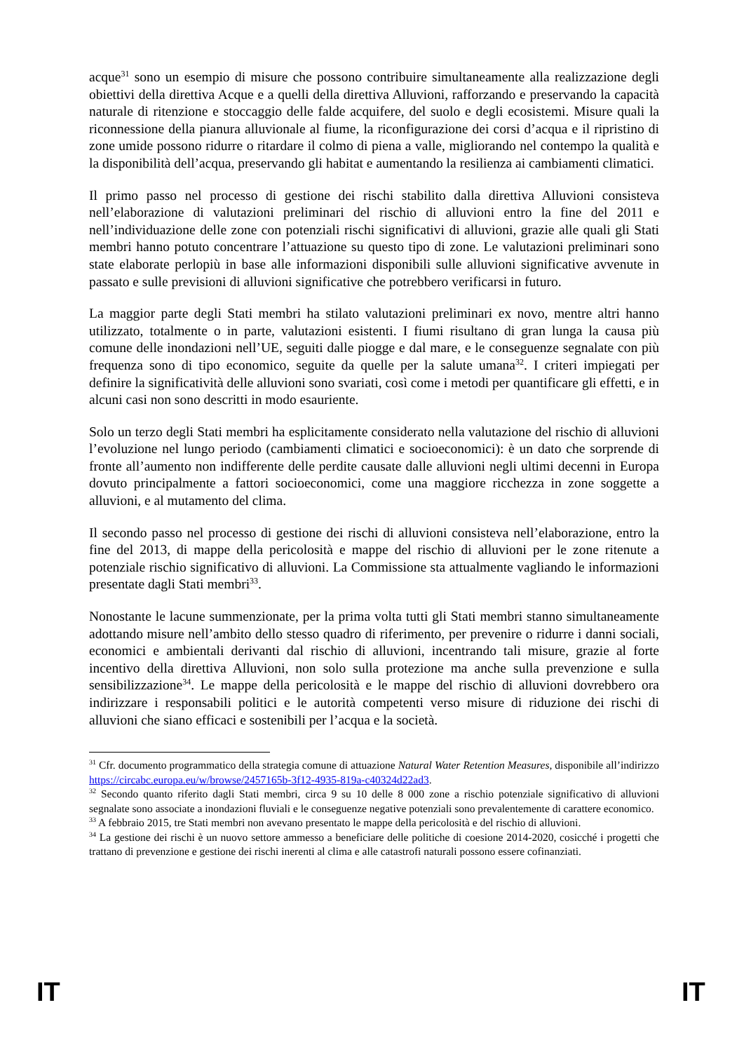acque<sup>31</sup> sono un esempio di misure che possono contribuire simultaneamente alla realizzazione degli obiettivi della direttiva Acque e a quelli della direttiva Alluvioni, rafforzando e preservando la capacità naturale di ritenzione e stoccaggio delle falde acquifere, del suolo e degli ecosistemi. Misure quali la riconnessione della pianura alluvionale al fiume, la riconfigurazione dei corsi d’acqua e il ripristino di zone umide possono ridurre o ritardare il colmo di piena a valle, migliorando nel contempo la qualità e la disponibilità dell’acqua, preservando gli habitat e aumentando la resilienza ai cambiamenti climatici.
Il primo passo nel processo di gestione dei rischi stabilito dalla direttiva Alluvioni consisteva nell’elaborazione di valutazioni preliminari del rischio di alluvioni entro la fine del 2011 e nell’individuazione delle zone con potenziali rischi significativi di alluvioni, grazie alle quali gli Stati membri hanno potuto concentrare l’attuazione su questo tipo di zone. Le valutazioni preliminari sono state elaborate perlopiù in base alle informazioni disponibili sulle alluvioni significative avvenute in passato e sulle previsioni di alluvioni significative che potrebbero verificarsi in futuro.
La maggior parte degli Stati membri ha stilato valutazioni preliminari ex novo, mentre altri hanno utilizzato, totalmente o in parte, valutazioni esistenti. I fiumi risultano di gran lunga la causa più comune delle inondazioni nell’UE, seguiti dalle piogge e dal mare, e le conseguenze segnalate con più frequenza sono di tipo economico, seguite da quelle per la salute umana<sup>32</sup>. I criteri impiegati per definire la significatività delle alluvioni sono svariati, così come i metodi per quantificare gli effetti, e in alcuni casi non sono descritti in modo esauriente.
Solo un terzo degli Stati membri ha esplicitamente considerato nella valutazione del rischio di alluvioni l’evoluzione nel lungo periodo (cambiamenti climatici e socioeconomici): è un dato che sorprende di fronte all’aumento non indifferente delle perdite causate dalle alluvioni negli ultimi decenni in Europa dovuto principalmente a fattori socioeconomici, come una maggiore ricchezza in zone soggette a alluvioni, e al mutamento del clima.
Il secondo passo nel processo di gestione dei rischi di alluvioni consisteva nell’elaborazione, entro la fine del 2013, di mappe della pericolosità e mappe del rischio di alluvioni per le zone ritenute a potenziale rischio significativo di alluvioni. La Commissione sta attualmente vagliando le informazioni presentate dagli Stati membri<sup>33</sup>.
Nonostante le lacune summenzionate, per la prima volta tutti gli Stati membri stanno simultaneamente adottando misure nell’ambito dello stesso quadro di riferimento, per prevenire o ridurre i danni sociali, economici e ambientali derivanti dal rischio di alluvioni, incentrando tali misure, grazie al forte incentivo della direttiva Alluvioni, non solo sulla protezione ma anche sulla prevenzione e sulla sensibilizzazione<sup>34</sup>. Le mappe della pericolosità e le mappe del rischio di alluvioni dovrebbero ora indirizzare i responsabili politici e le autorità competenti verso misure di riduzione dei rischi di alluvioni che siano efficaci e sostenibili per l’acqua e la società.
<sup>31</sup> Cfr. documento programmatico della strategia comune di attuazione Natural Water Retention Measures, disponibile all’indirizzo https://circabc.europa.eu/w/browse/2457165b-3f12-4935-819a-c40324d22ad3.
<sup>32</sup> Secondo quanto riferito dagli Stati membri, circa 9 su 10 delle 8 000 zone a rischio potenziale significativo di alluvioni segnalate sono associate a inondazioni fluviali e le conseguenze negative potenziali sono prevalentemente di carattere economico.
<sup>33</sup> A febbraio 2015, tre Stati membri non avevano presentato le mappe della pericolosità e del rischio di alluvioni.
<sup>34</sup> La gestione dei rischi è un nuovo settore ammesso a beneficiare delle politiche di coesione 2014-2020, cosicché i progetti che trattano di prevenzione e gestione dei rischi inerenti al clima e alle catastrofi naturali possono essere cofinanziati.
IT IT